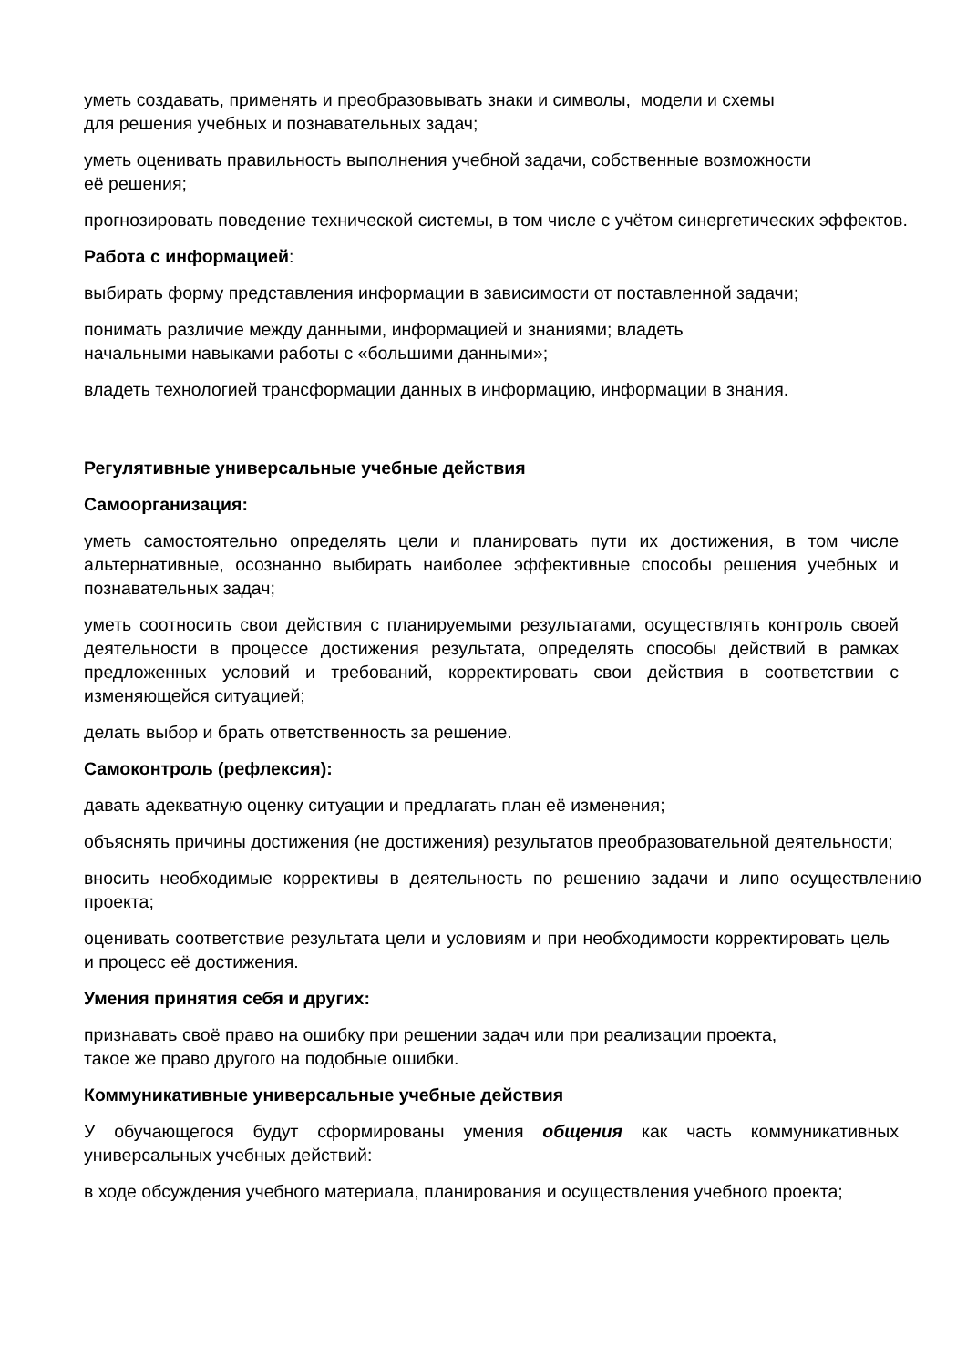уметь создавать, применять и преобразовывать знаки и символы, модели и схемы
для решения учебных и познавательных задач;
уметь оценивать правильность выполнения учебной задачи, собственные возможности
её решения;
прогнозировать поведение технической системы, в том числе с учётом синергетических эффектов.
Работа с информацией:
выбирать форму представления информации в зависимости от поставленной задачи;
понимать различие между данными, информацией и знаниями; владеть
начальными навыками работы с «большими данными»;
владеть технологией трансформации данных в информацию, информации в знания.
Регулятивные универсальные учебные действия
Самоорганизация:
уметь самостоятельно определять цели и планировать пути их достижения, в том числе альтернативные, осознанно выбирать наиболее эффективные способы решения учебных и познавательных задач;
уметь соотносить свои действия с планируемыми результатами, осуществлять контроль своей деятельности в процессе достижения результата, определять способы действий в рамках предложенных условий и требований, корректировать свои действия в соответствии с изменяющейся ситуацией;
делать выбор и брать ответственность за решение.
Самоконтроль (рефлексия):
давать адекватную оценку ситуации и предлагать план её изменения;
объяснять причины достижения (не достижения) результатов преобразовательной деятельности;
вносить необходимые коррективы в деятельность по решению задачи и липо осуществлению проекта;
оценивать соответствие результата цели и условиям и при необходимости корректировать цель и процесс её достижения.
Умения принятия себя и других:
признавать своё право на ошибку при решении задач или при реализации проекта,
такое же право другого на подобные ошибки.
Коммуникативные универсальные учебные действия
У обучающегося будут сформированы умения общения как часть коммуникативных универсальных учебных действий:
в ходе обсуждения учебного материала, планирования и осуществления учебного проекта;